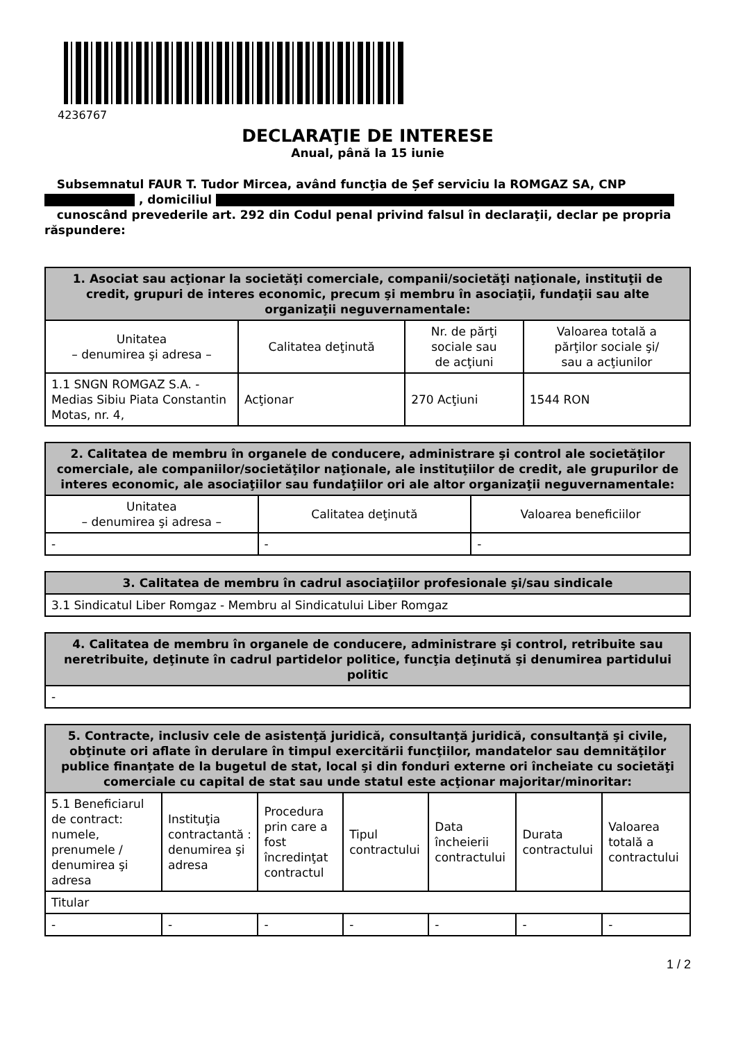4236767
DECLARAŢIE DE INTERESE
Anual, până la 15 iunie
Subsemnatul FAUR T. Tudor Mircea, având funcţia de Șef serviciu la ROMGAZ SA, CNP
, domiciliul
cunoscând prevederile art. 292 din Codul penal privind falsul în declaraţii, declar pe propria răspundere:
| 1. Asociat sau acţionar la societăţi comerciale, companii/societăţi naţionale, instituţii de credit, grupuri de interes economic, precum şi membru în asociaţii, fundaţii sau alte organizaţii neguvernamentale: | | | |
| --- | --- | --- | --- |
| Unitatea – denumirea şi adresa – | Calitatea deţinută | Nr. de părţi sociale sau de acţiuni | Valoarea totală a părţilor sociale şi/ sau a acţiunilor |
| 1.1 SNGN ROMGAZ S.A. - Medias Sibiu Piata Constantin Motas, nr. 4, | Acţionar | 270 Acţiuni | 1544 RON |
| 2. Calitatea de membru în organele de conducere, administrare şi control ale societăţilor comerciale, ale companiilor/societăţilor naţionale, ale instituţiilor de credit, ale grupurilor de interes economic, ale asociaţiilor sau fundaţiilor ori ale altor organizaţii neguvernamentale: | | |
| --- | --- | --- |
| Unitatea – denumirea şi adresa – | Calitatea deţinută | Valoarea beneficiilor |
| - | - | - |
| 3. Calitatea de membru în cadrul asociaţiilor profesionale şi/sau sindicale |
| --- |
| 3.1 Sindicatul Liber Romgaz - Membru al Sindicatului Liber Romgaz |
| 4. Calitatea de membru în organele de conducere, administrare şi control, retribuite sau neretribuite, deţinute în cadrul partidelor politice, funcţia deţinută şi denumirea partidului politic |
| --- |
| - |
| 5. Contracte, inclusiv cele de asistenţă juridică, consultanţă juridică, consultanţă şi civile, obţinute ori aflate în derulare în timpul exercitării funcţiilor, mandatelor sau demnităţilor publice finanţate de la bugetul de stat, local şi din fonduri externe ori încheiate cu societăţi comerciale cu capital de stat sau unde statul este acţionar majoritar/minoritar: | | | | | | |
| --- | --- | --- | --- | --- | --- | --- |
| 5.1 Beneficiarul de contract: numele, prenumele / denumirea şi adresa | Instituţia contractantă : denumirea şi adresa | Procedura prin care a fost încredinţat contractul | Tipul contractului | Data încheierii contractului | Durata contractului | Valoarea totală a contractului |
| Titular | | | | | | |
| - | - | - | - | - | - | - |
1 / 2